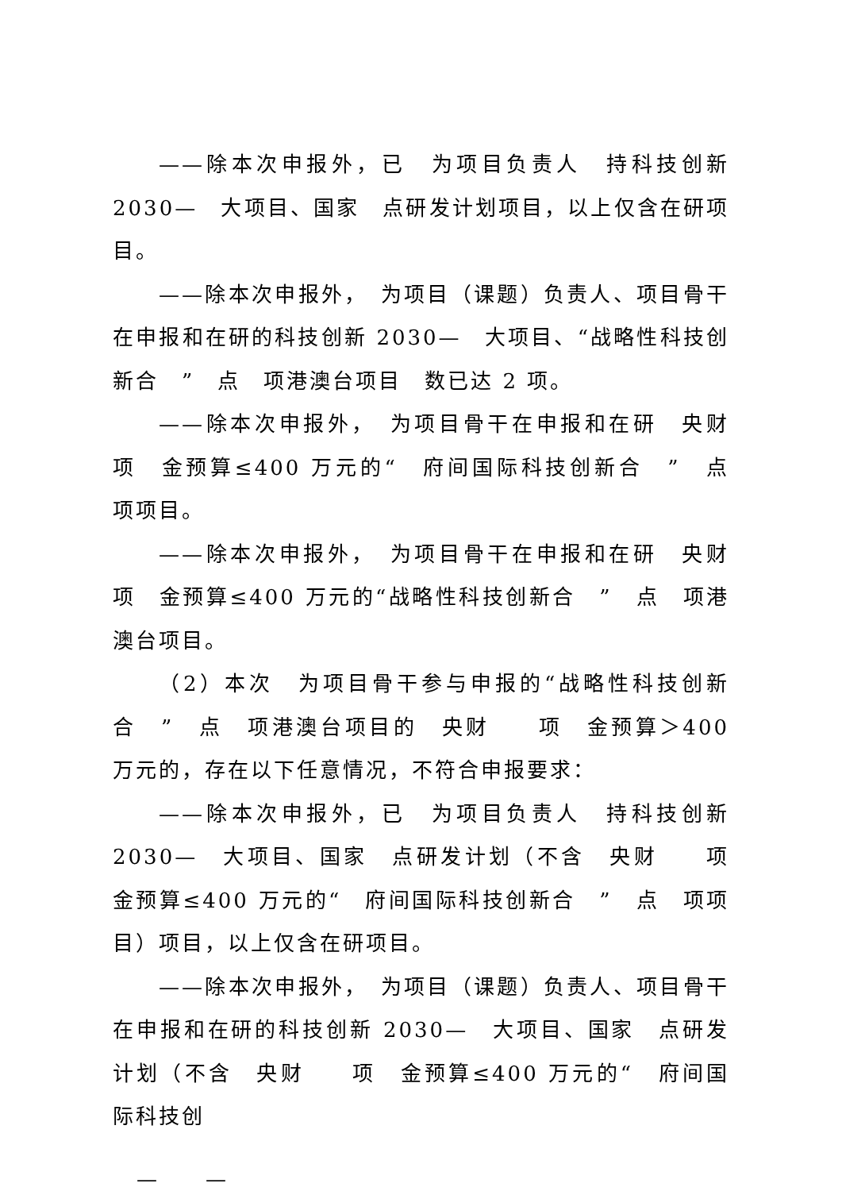——除本次申报外，已　为项目负责人　持科技创新 2030—　大项目、国家　点研发计划项目，以上仅含在研项目。
——除本次申报外，　为项目（课题）负责人、项目骨干在申报和在研的科技创新 2030—　大项目、“战略性科技创新合　”　点　项港澳台项目　数已达 2 项。
——除本次申报外，　为项目骨干在申报和在研　央财　项　金预算≤400 万元的“　府间国际科技创新合　”　点　项项目。
——除本次申报外，　为项目骨干在申报和在研　央财　项　金预算≤400 万元的“战略性科技创新合　”　点　项港澳台项目。
（2）本次　为项目骨干参与申报的“战略性科技创新合　”　点　项港澳台项目的　央财　　项　金预算＞400 万元的，存在以下任意情况，不符合申报要求：
——除本次申报外，已　为项目负责人　持科技创新 2030—　大项目、国家　点研发计划（不含　央财　　项　金预算≤400 万元的“　府间国际科技创新合　”　点　项项目）项目，以上仅含在研项目。
——除本次申报外，　为项目（课题）负责人、项目骨干在申报和在研的科技创新 2030—　大项目、国家　点研发计划（不含　央财　　项　金预算≤400 万元的“　府间国际科技创
—　　—